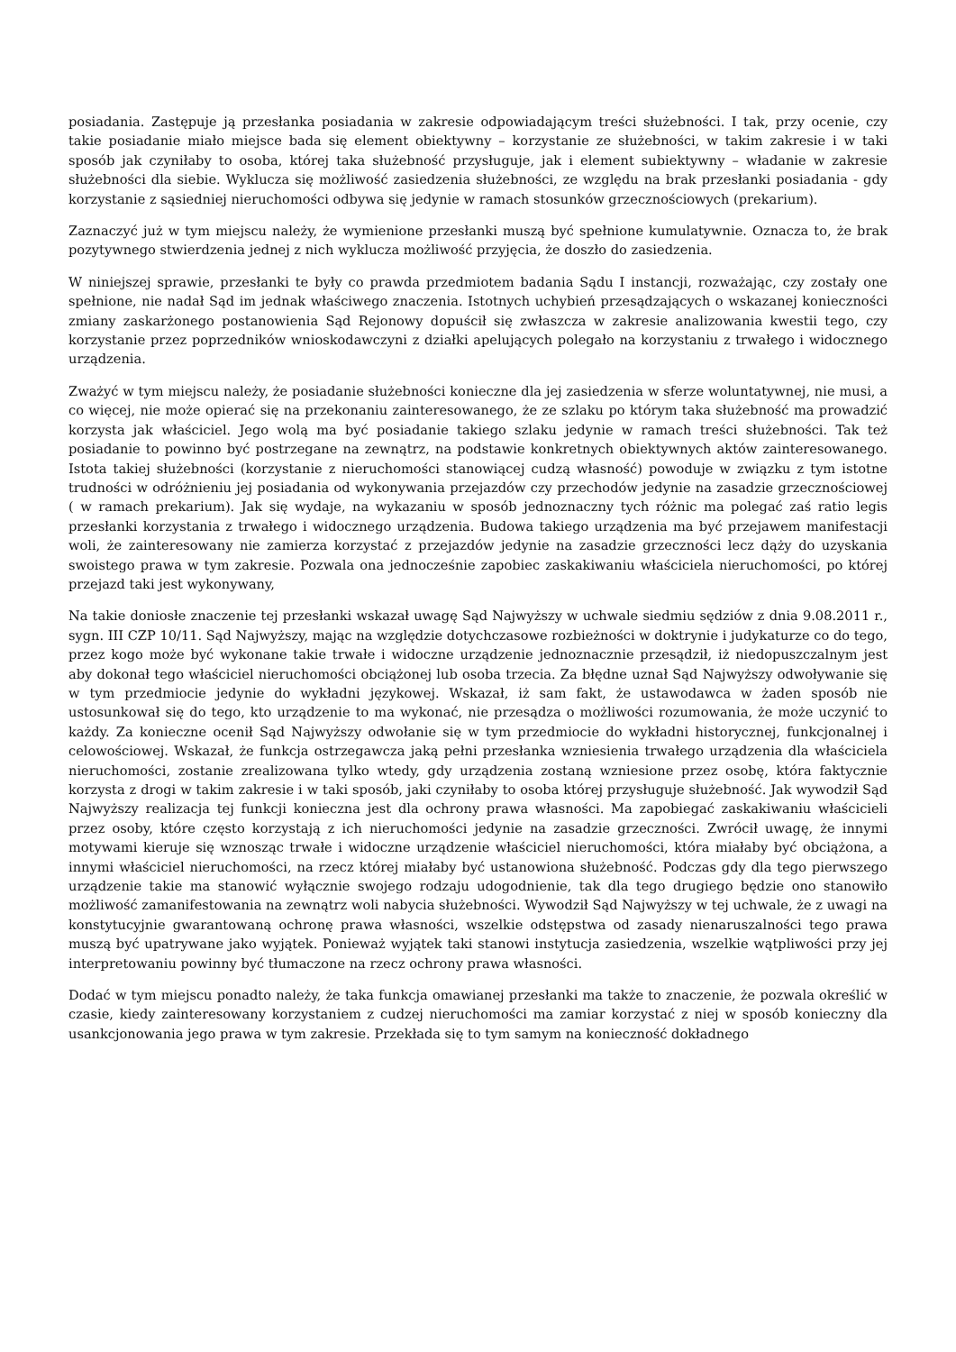posiadania. Zastępuje ją przesłanka posiadania w zakresie odpowiadającym treści służebności. I tak, przy ocenie, czy takie posiadanie miało miejsce bada się element obiektywny – korzystanie ze służebności, w takim zakresie i w taki sposób jak czyniłaby to osoba, której taka służebność przysługuje, jak i element subiektywny – władanie w zakresie służebności dla siebie. Wyklucza się możliwość zasiedzenia służebności, ze względu na brak przesłanki posiadania - gdy korzystanie z sąsiedniej nieruchomości odbywa się jedynie w ramach stosunków grzecznościowych (prekarium).
Zaznaczyć już w tym miejscu należy, że wymienione przesłanki muszą być spełnione kumulatywnie. Oznacza to, że brak pozytywnego stwierdzenia jednej z nich wyklucza możliwość przyjęcia, że doszło do zasiedzenia.
W niniejszej sprawie, przesłanki te były co prawda przedmiotem badania Sądu I instancji, rozważając, czy zostały one spełnione, nie nadał Sąd im jednak właściwego znaczenia. Istotnych uchybień przesądzających o wskazanej konieczności zmiany zaskarżonego postanowienia Sąd Rejonowy dopuścił się zwłaszcza w zakresie analizowania kwestii tego, czy korzystanie przez poprzedników wnioskodawczyni z działki apelujących polegało na korzystaniu z trwałego i widocznego urządzenia.
Zważyć w tym miejscu należy, że posiadanie służebności konieczne dla jej zasiedzenia w sferze woluntatywnej, nie musi, a co więcej, nie może opierać się na przekonaniu zainteresowanego, że ze szlaku po którym taka służebność ma prowadzić korzysta jak właściciel. Jego wolą ma być posiadanie takiego szlaku jedynie w ramach treści służebności. Tak też posiadanie to powinno być postrzegane na zewnątrz, na podstawie konkretnych obiektywnych aktów zainteresowanego. Istota takiej służebności (korzystanie z nieruchomości stanowiącej cudzą własność) powoduje w związku z tym istotne trudności w odróżnieniu jej posiadania od wykonywania przejazdów czy przechodów jedynie na zasadzie grzecznościowej ( w ramach prekarium). Jak się wydaje, na wykazaniu w sposób jednoznaczny tych różnic ma polegać zaś ratio legis przesłanki korzystania z trwałego i widocznego urządzenia. Budowa takiego urządzenia ma być przejawem manifestacji woli, że zainteresowany nie zamierza korzystać z przejazdów jedynie na zasadzie grzeczności lecz dąży do uzyskania swoistego prawa w tym zakresie. Pozwala ona jednocześnie zapobiec zaskakiwaniu właściciela nieruchomości, po której przejazd taki jest wykonywany,
Na takie doniosłe znaczenie tej przesłanki wskazał uwagę Sąd Najwyższy w uchwale siedmiu sędziów z dnia 9.08.2011 r., sygn. III CZP 10/11. Sąd Najwyższy, mając na względzie dotychczasowe rozbieżności w doktrynie i judykaturze co do tego, przez kogo może być wykonane takie trwałe i widoczne urządzenie jednoznacznie przesądził, iż niedopuszczalnym jest aby dokonał tego właściciel nieruchomości obciążonej lub osoba trzecia. Za błędne uznał Sąd Najwyższy odwoływanie się w tym przedmiocie jedynie do wykładni językowej. Wskazał, iż sam fakt, że ustawodawca w żaden sposób nie ustosunkował się do tego, kto urządzenie to ma wykonać, nie przesądza o możliwości rozumowania, że może uczynić to każdy. Za konieczne ocenił Sąd Najwyższy odwołanie się w tym przedmiocie do wykładni historycznej, funkcjonalnej i celowościowej. Wskazał, że funkcja ostrzegawcza jaką pełni przesłanka wzniesienia trwałego urządzenia dla właściciela nieruchomości, zostanie zrealizowana tylko wtedy, gdy urządzenia zostaną wzniesione przez osobę, która faktycznie korzysta z drogi w takim zakresie i w taki sposób, jaki czyniłaby to osoba której przysługuje służebność. Jak wywodził Sąd Najwyższy realizacja tej funkcji konieczna jest dla ochrony prawa własności. Ma zapobiegać zaskakiwaniu właścicieli przez osoby, które często korzystają z ich nieruchomości jedynie na zasadzie grzeczności. Zwrócił uwagę, że innymi motywami kieruje się wznosząc trwałe i widoczne urządzenie właściciel nieruchomości, która miałaby być obciążona, a innymi właściciel nieruchomości, na rzecz której miałaby być ustanowiona służebność. Podczas gdy dla tego pierwszego urządzenie takie ma stanowić wyłącznie swojego rodzaju udogodnienie, tak dla tego drugiego będzie ono stanowiło możliwość zamanifestowania na zewnątrz woli nabycia służebności. Wywodził Sąd Najwyższy w tej uchwale, że z uwagi na konstytucyjnie gwarantowaną ochronę prawa własności, wszelkie odstępstwa od zasady nienaruszalności tego prawa muszą być upatrywane jako wyjątek. Ponieważ wyjątek taki stanowi instytucja zasiedzenia, wszelkie wątpliwości przy jej interpretowaniu powinny być tłumaczone na rzecz ochrony prawa własności.
Dodać w tym miejscu ponadto należy, że taka funkcja omawianej przesłanki ma także to znaczenie, że pozwala określić w czasie, kiedy zainteresowany korzystaniem z cudzej nieruchomości ma zamiar korzystać z niej w sposób konieczny dla usankcjonowania jego prawa w tym zakresie. Przekłada się to tym samym na konieczność dokładnego